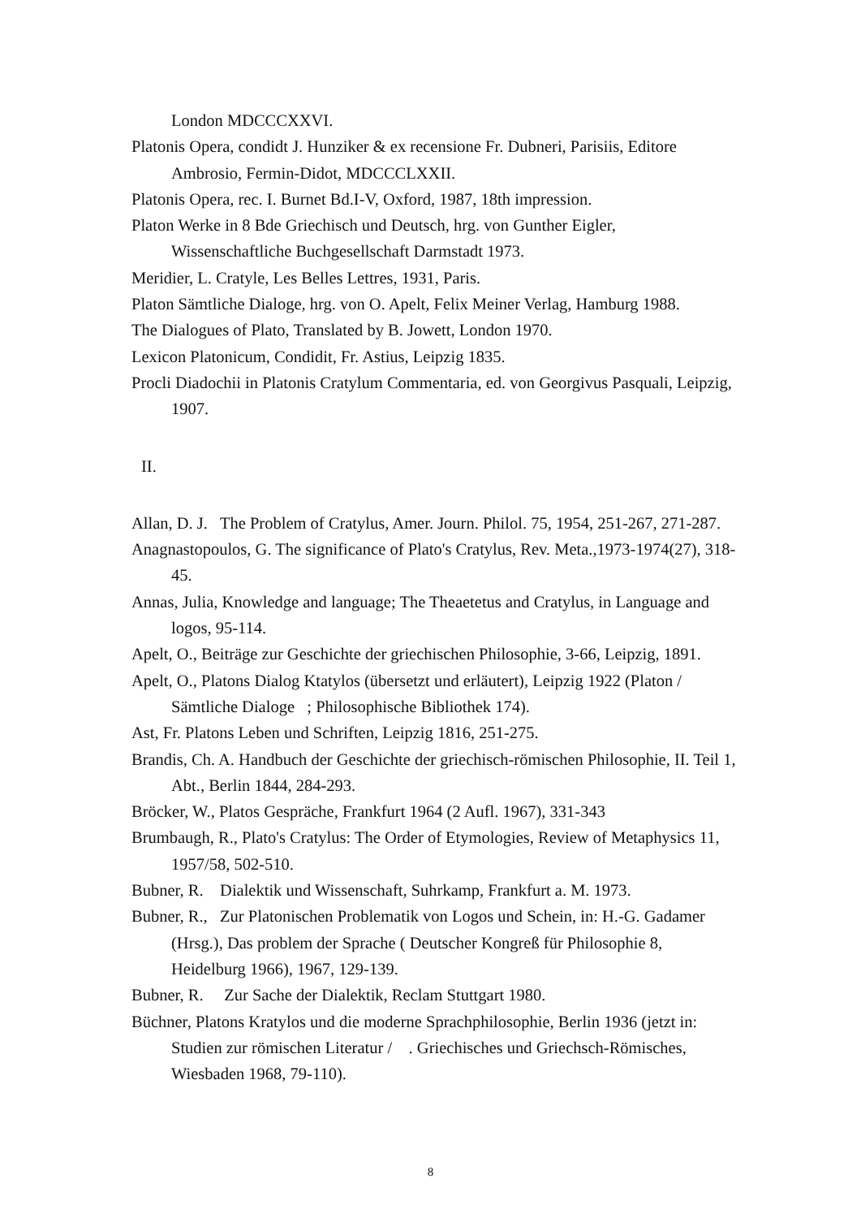London MDCCCXXVI.
Platonis Opera, condidt J. Hunziker & ex recensione Fr. Dubneri, Parisiis, Editore Ambrosio, Fermin-Didot, MDCCCLXXII.
Platonis Opera, rec. I. Burnet Bd.I-V, Oxford, 1987, 18th impression.
Platon Werke in 8 Bde Griechisch und Deutsch, hrg. von Gunther Eigler, Wissenschaftliche Buchgesellschaft Darmstadt 1973.
Meridier, L. Cratyle, Les Belles Lettres, 1931, Paris.
Platon Sämtliche Dialoge, hrg. von O. Apelt, Felix Meiner Verlag, Hamburg 1988.
The Dialogues of Plato, Translated by B. Jowett, London 1970.
Lexicon Platonicum, Condidit, Fr. Astius, Leipzig 1835.
Procli Diadochii in Platonis Cratylum Commentaria, ed. von Georgivus Pasquali, Leipzig, 1907.
II.
Allan, D. J. The Problem of Cratylus, Amer. Journ. Philol. 75, 1954, 251-267, 271-287.
Anagnastopoulos, G. The significance of Plato's Cratylus, Rev. Meta.,1973-1974(27), 318-45.
Annas, Julia, Knowledge and language; The Theaetetus and Cratylus, in Language and logos, 95-114.
Apelt, O., Beiträge zur Geschichte der griechischen Philosophie, 3-66, Leipzig, 1891.
Apelt, O., Platons Dialog Ktatylos (übersetzt und erläutert), Leipzig 1922 (Platon / Sämtliche Dialoge ; Philosophische Bibliothek 174).
Ast, Fr. Platons Leben und Schriften, Leipzig 1816, 251-275.
Brandis, Ch. A. Handbuch der Geschichte der griechisch-römischen Philosophie, II. Teil 1, Abt., Berlin 1844, 284-293.
Bröcker, W., Platos Gespräche, Frankfurt 1964 (2 Aufl. 1967), 331-343
Brumbaugh, R., Plato's Cratylus: The Order of Etymologies, Review of Metaphysics 11, 1957/58, 502-510.
Bubner, R. Dialektik und Wissenschaft, Suhrkamp, Frankfurt a. M. 1973.
Bubner, R., Zur Platonischen Problematik von Logos und Schein, in: H.-G. Gadamer (Hrsg.), Das problem der Sprache ( Deutscher Kongreß für Philosophie 8, Heidelburg 1966), 1967, 129-139.
Bubner, R. Zur Sache der Dialektik, Reclam Stuttgart 1980.
Büchner, Platons Kratylos und die moderne Sprachphilosophie, Berlin 1936 (jetzt in: Studien zur römischen Literatur / . Griechisches und Griechsch-Römisches, Wiesbaden 1968, 79-110).
8